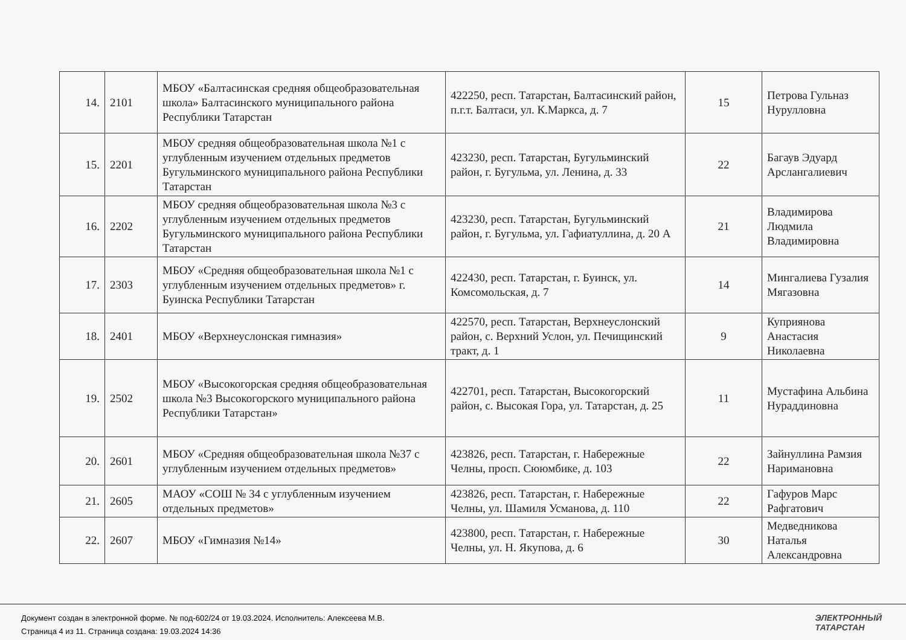| 14. | 2101 | МБОУ «Балтасинская средняя общеобразовательная школа» Балтасинского муниципального района Республики Татарстан | 422250, респ. Татарстан, Балтасинский район, п.г.т. Балтаси, ул. К.Маркса, д. 7 | 15 | Петрова Гульназ Нурулловна |
| 15. | 2201 | МБОУ средняя общеобразовательная школа №1 с углубленным изучением отдельных предметов Бугульминского муниципального района Республики Татарстан | 423230, респ. Татарстан, Бугульминский район, г. Бугульма, ул. Ленина, д. 33 | 22 | Багаув Эдуард Арслангалиевич |
| 16. | 2202 | МБОУ средняя общеобразовательная школа №3 с углубленным изучением отдельных предметов Бугульминского муниципального района Республики Татарстан | 423230, респ. Татарстан, Бугульминский район, г. Бугульма, ул. Гафиатуллина, д. 20 А | 21 | Владимирова Людмила Владимировна |
| 17. | 2303 | МБОУ «Средняя общеобразовательная школа №1 с углубленным изучением отдельных предметов» г. Буинска Республики Татарстан | 422430, респ. Татарстан, г. Буинск, ул. Комсомольская, д. 7 | 14 | Мингалиева Гузалия Мягазовна |
| 18. | 2401 | МБОУ «Верхнеуслонская гимназия» | 422570, респ. Татарстан, Верхнеуслонский район, с. Верхний Услон, ул. Печищинский тракт, д. 1 | 9 | Куприянова Анастасия Николаевна |
| 19. | 2502 | МБОУ «Высокогорская средняя общеобразовательная школа №3 Высокогорского муниципального района Республики Татарстан» | 422701, респ. Татарстан, Высокогорский район, с. Высокая Гора, ул. Татарстан, д. 25 | 11 | Мустафина Альбина Нураддиновна |
| 20. | 2601 | МБОУ «Средняя общеобразовательная школа №37 с углубленным изучением отдельных предметов» | 423826, респ. Татарстан, г. Набережные Челны, просп. Сююмбике, д. 103 | 22 | Зайнуллина Рамзия Наримановна |
| 21. | 2605 | МАОУ «СОШ № 34 с углубленным изучением отдельных предметов» | 423826, респ. Татарстан, г. Набережные Челны, ул. Шамиля Усманова, д. 110 | 22 | Гафуров Марс Рафгатович |
| 22. | 2607 | МБОУ «Гимназия №14» | 423800, респ. Татарстан, г. Набережные Челны, ул. Н. Якупова, д. 6 | 30 | Медведникова Наталья Александровна |
Документ создан в электронной форме. № под-602/24 от 19.03.2024. Исполнитель: Алексеева М.В.
Страница 4 из 11. Страница создана: 19.03.2024 14:36
ЭЛЕКТРОННЫЙ
ТАТАРСТАН